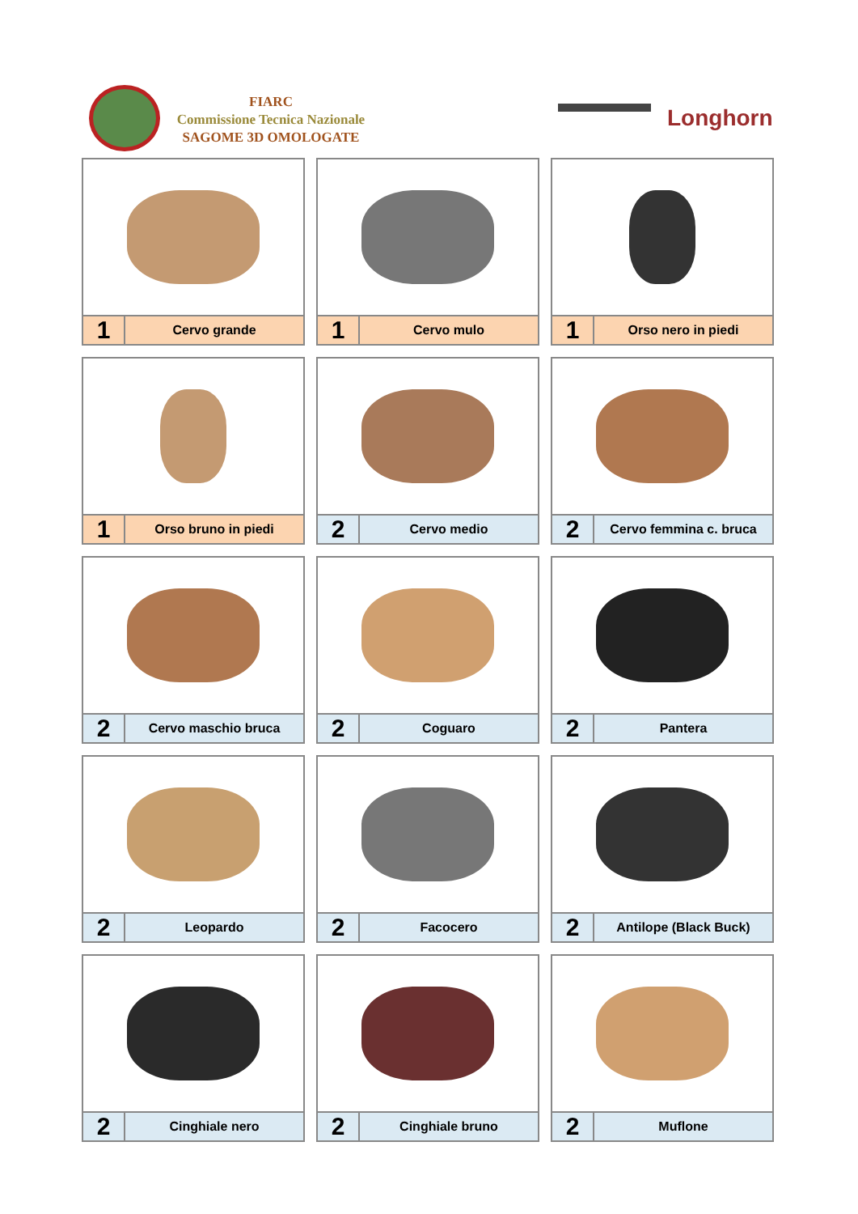FIARC
Commissione Tecnica Nazionale
SAGOME 3D OMOLOGATE
Longhorn
1
Cervo grande
1
Cervo mulo
1
Orso nero in piedi
1
Orso bruno in piedi
2
Cervo medio
2
Cervo femmina c. bruca
2
Cervo maschio bruca
2
Coguaro
2
Pantera
2
Leopardo
2
Facocero
2
Antilope (Black Buck)
2
Cinghiale nero
2
Cinghiale bruno
2
Muflone